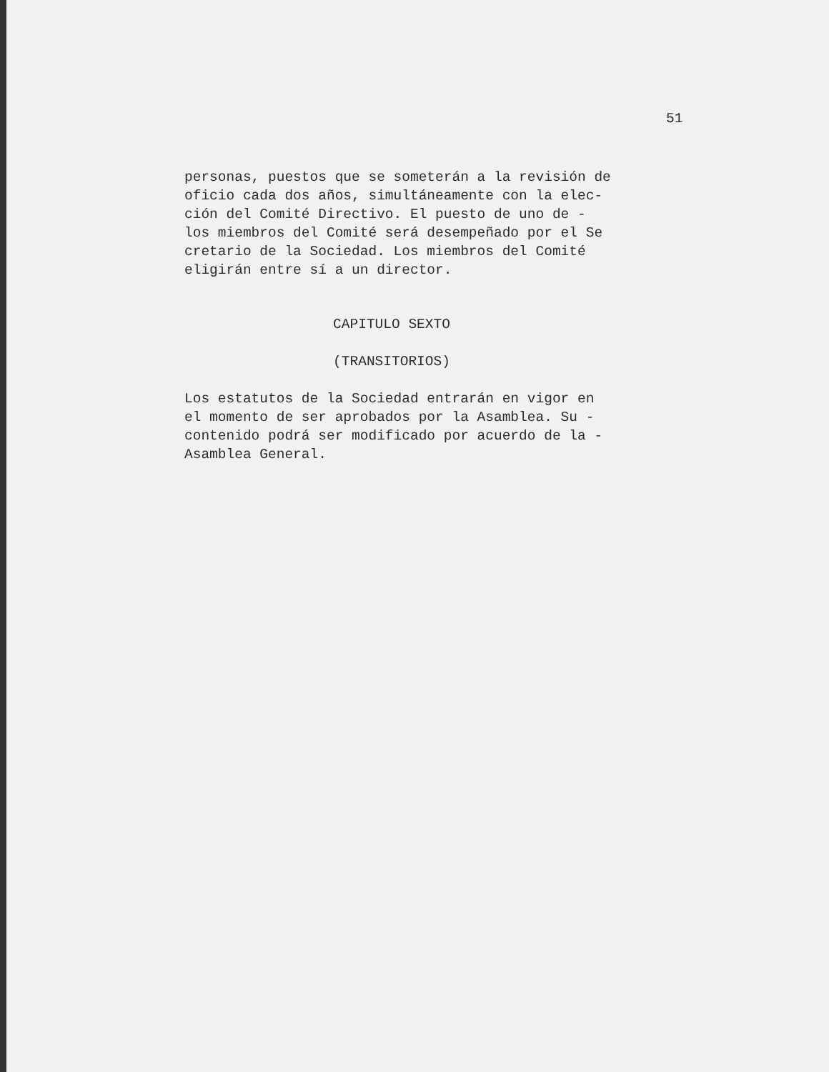51
personas, puestos que se someterán a la revisión de
oficio cada dos años, simultáneamente con la elec-
ción del Comité Directivo. El puesto de uno de -
los miembros del Comité será desempeñado por el Se
cretario de la Sociedad. Los miembros del Comité
eligirán entre sí a un director.
CAPITULO SEXTO
(TRANSITORIOS)
Los estatutos de la Sociedad entrarán en vigor en
el momento de ser aprobados por la Asamblea. Su -
contenido podrá ser modificado por acuerdo de la -
Asamblea General.